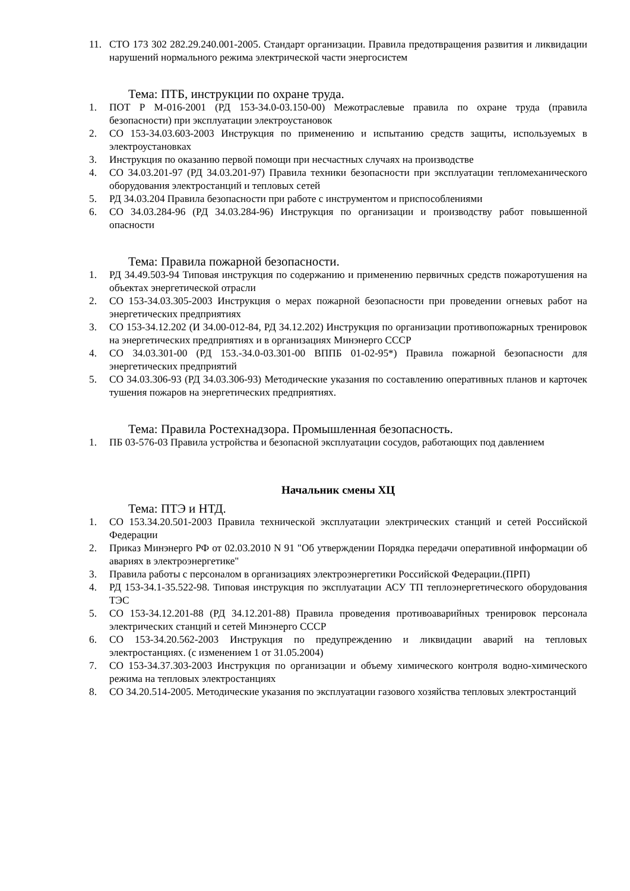11. СТО 173 302 282.29.240.001-2005. Стандарт организации. Правила предотвращения развития и ликвидации нарушений нормального режима электрической части энергосистем
Тема: ПТБ, инструкции по охране труда.
1. ПОТ Р М-016-2001 (РД 153-34.0-03.150-00) Межотраслевые правила по охране труда (правила безопасности) при эксплуатации электроустановок
2. СО 153-34.03.603-2003 Инструкция по применению и испытанию средств защиты, используемых в электроустановках
3. Инструкция по оказанию первой помощи при несчастных случаях на производстве
4. СО 34.03.201-97 (РД 34.03.201-97) Правила техники безопасности при эксплуатации тепломеханического оборудования электростанций и тепловых сетей
5. РД 34.03.204 Правила безопасности при работе с инструментом и приспособлениями
6. СО 34.03.284-96 (РД 34.03.284-96) Инструкция по организации и производству работ повышенной опасности
Тема: Правила пожарной безопасности.
1. РД 34.49.503-94 Типовая инструкция по содержанию и применению первичных средств пожаротушения на объектах энергетической отрасли
2. СО 153-34.03.305-2003 Инструкция о мерах пожарной безопасности при проведении огневых работ на энергетических предприятиях
3. СО 153-34.12.202 (И 34.00-012-84, РД 34.12.202) Инструкция по организации противопожарных тренировок на энергетических предприятиях и в организациях Минэнерго СССР
4. СО 34.03.301-00 (РД 153.-34.0-03.301-00 ВППБ 01-02-95*) Правила пожарной безопасности для энергетических предприятий
5. СО 34.03.306-93 (РД 34.03.306-93) Методические указания по составлению оперативных планов и карточек тушения пожаров на энергетических предприятиях.
Тема: Правила Ростехнадзора. Промышленная безопасность.
1. ПБ 03-576-03 Правила устройства и безопасной эксплуатации сосудов, работающих под давлением
Начальник смены ХЦ
Тема: ПТЭ и НТД.
1. СО 153.34.20.501-2003 Правила технической эксплуатации электрических станций и сетей Российской Федерации
2. Приказ Минэнерго РФ от 02.03.2010 N 91 "Об утверждении Порядка передачи оперативной информации об авариях в электроэнергетике"
3. Правила работы с персоналом в организациях электроэнергетики Российской Федерации.(ПРП)
4. РД 153-34.1-35.522-98. Типовая инструкция по эксплуатации АСУ ТП теплоэнергетического оборудования ТЭС
5. СО 153-34.12.201-88 (РД 34.12.201-88) Правила проведения противоаварийных тренировок персонала электрических станций и сетей Минэнерго СССР
6. СО 153-34.20.562-2003 Инструкция по предупреждению и ликвидации аварий на тепловых электростанциях. (с изменением 1 от 31.05.2004)
7. СО 153-34.37.303-2003 Инструкция по организации и объему химического контроля водно-химического режима на тепловых электростанциях
8. СО 34.20.514-2005. Методические указания по эксплуатации газового хозяйства тепловых электростанций